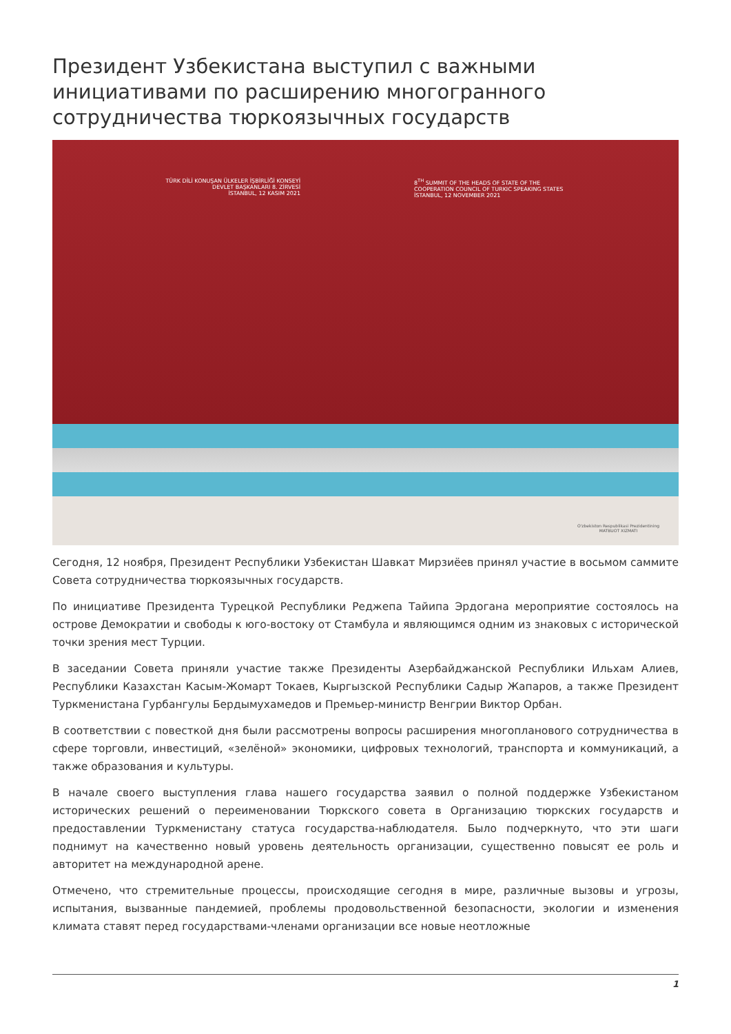Президент Узбекистана выступил с важными инициативами по расширению многогранного сотрудничества тюркоязычных государств
TÜRK DİLİ KONUŞAN ÜLKELER İŞBİRLİĞİ KONSEYİ
DEVLET BAŞKANLARI 8. ZİRVESİ
İSTANBUL, 12 KASIM 2021
8<sup>TH</sup> SUMMIT OF THE HEADS OF STATE OF THE
COOPERATION COUNCIL OF TURKIC SPEAKING STATES
İSTANBUL, 12 NOVEMBER 2021
O'zbekiston Respublikasi Prezidentining
MATBUOT XIZMATI
Сегодня, 12 ноября, Президент Республики Узбекистан Шавкат Мирзиёев принял участие в восьмом саммите Совета сотрудничества тюркоязычных государств.
По инициативе Президента Турецкой Республики Реджепа Тайипа Эрдогана мероприятие состоялось на острове Демократии и свободы к юго-востоку от Стамбула и являющимся одним из знаковых с исторической точки зрения мест Турции.
В заседании Совета приняли участие также Президенты Азербайджанской Республики Ильхам Алиев, Республики Казахстан Касым-Жомарт Токаев, Кыргызской Республики Садыр Жапаров, а также Президент Туркменистана Гурбангулы Бердымухамедов и Премьер-министр Венгрии Виктор Орбан.
В соответствии с повесткой дня были рассмотрены вопросы расширения многопланового сотрудничества в сфере торговли, инвестиций, «зелёной» экономики, цифровых технологий, транспорта и коммуникаций, а также образования и культуры.
В начале своего выступления глава нашего государства заявил о полной поддержке Узбекистаном исторических решений о переименовании Тюркского совета в Организацию тюркских государств и предоставлении Туркменистану статуса государства-наблюдателя. Было подчеркнуто, что эти шаги поднимут на качественно новый уровень деятельность организации, существенно повысят ее роль и авторитет на международной арене.
Отмечено, что стремительные процессы, происходящие сегодня в мире, различные вызовы и угрозы, испытания, вызванные пандемией, проблемы продовольственной безопасности, экологии и изменения климата ставят перед государствами-членами организации все новые неотложные
1